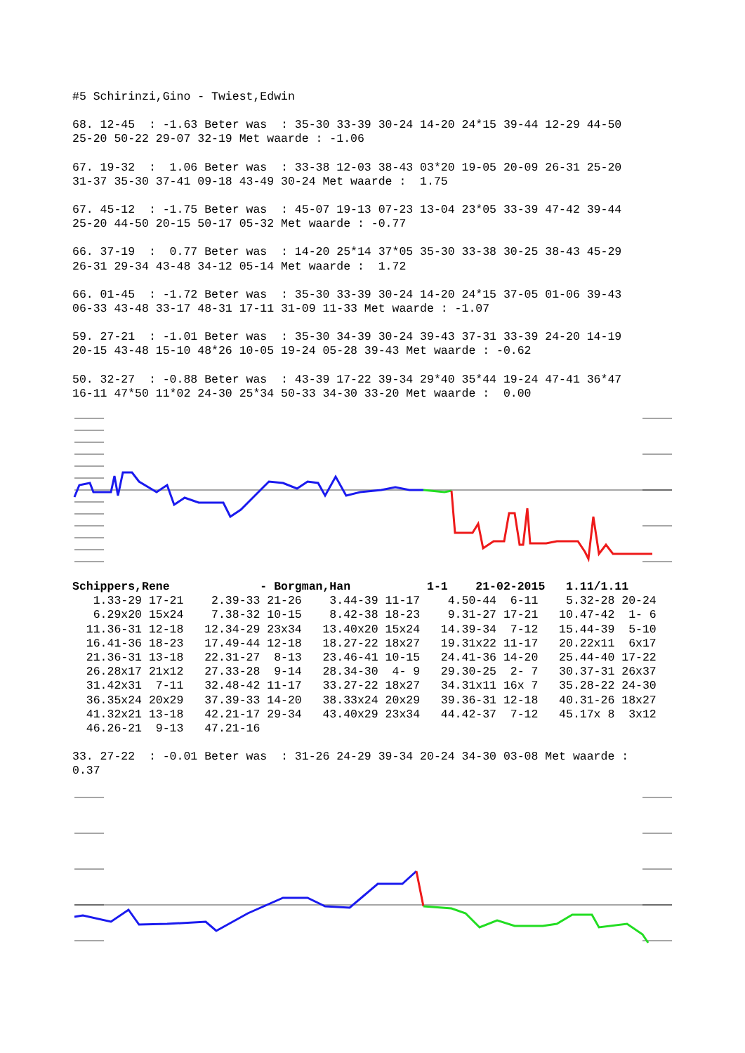#5 Schirinzi,Gino - Twiest,Edwin
68. 12-45  : -1.63 Beter was  : 35-30 33-39 30-24 14-20 24*15 39-44 12-29 44-50
25-20 50-22 29-07 32-19 Met waarde : -1.06
67. 19-32  :  1.06 Beter was  : 33-38 12-03 38-43 03*20 19-05 20-09 26-31 25-20
31-37 35-30 37-41 09-18 43-49 30-24 Met waarde :  1.75
67. 45-12  : -1.75 Beter was  : 45-07 19-13 07-23 13-04 23*05 33-39 47-42 39-44
25-20 44-50 20-15 50-17 05-32 Met waarde : -0.77
66. 37-19  :  0.77 Beter was  : 14-20 25*14 37*05 35-30 33-38 30-25 38-43 45-29
26-31 29-34 43-48 34-12 05-14 Met waarde :  1.72
66. 01-45  : -1.72 Beter was  : 35-30 33-39 30-24 14-20 24*15 37-05 01-06 39-43
06-33 43-48 33-17 48-31 17-11 31-09 11-33 Met waarde : -1.07
59. 27-21  : -1.01 Beter was  : 35-30 34-39 30-24 39-43 37-31 33-39 24-20 14-19
20-15 43-48 15-10 48*26 10-05 19-24 05-28 39-43 Met waarde : -0.62
50. 32-27  : -0.88 Beter was  : 43-39 17-22 39-34 29*40 35*44 19-24 47-41 36*47
16-11 47*50 11*02 24-30 25*34 50-33 34-30 33-20 Met waarde :  0.00
Schippers,Rene             - Borgman,Han           1-1    21-02-2015   1.11/1.11
   1.33-29 17-21    2.39-33 21-26    3.44-39 11-17    4.50-44  6-11    5.32-28 20-24
   6.29x20 15x24    7.38-32 10-15    8.42-38 18-23    9.31-27 17-21   10.47-42  1- 6
  11.36-31 12-18   12.34-29 23x34   13.40x20 15x24   14.39-34  7-12   15.44-39  5-10
  16.41-36 18-23   17.49-44 12-18   18.27-22 18x27   19.31x22 11-17   20.22x11  6x17
  21.36-31 13-18   22.31-27  8-13   23.46-41 10-15   24.41-36 14-20   25.44-40 17-22
  26.28x17 21x12   27.33-28  9-14   28.34-30  4- 9   29.30-25  2- 7   30.37-31 26x37
  31.42x31  7-11   32.48-42 11-17   33.27-22 18x27   34.31x11 16x 7   35.28-22 24-30
  36.35x24 20x29   37.39-33 14-20   38.33x24 20x29   39.36-31 12-18   40.31-26 18x27
  41.32x21 13-18   42.21-17 29-34   43.40x29 23x34   44.42-37  7-12   45.17x 8  3x12
  46.26-21  9-13   47.21-16
33. 27-22  : -0.01 Beter was  : 31-26 24-29 39-34 20-24 34-30 03-08 Met waarde :
0.37